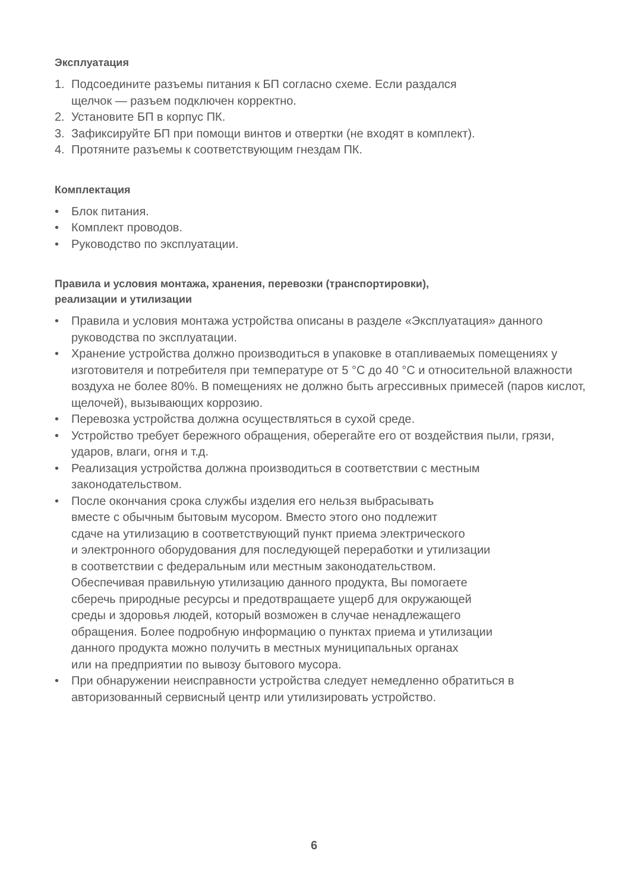Эксплуатация
1. Подсоедините разъемы питания к БП согласно схеме. Если раздался
щелчок — разъем подключен корректно.
2. Установите БП в корпус ПК.
3. Зафиксируйте БП при помощи винтов и отвертки (не входят в комплект).
4. Протяните разъемы к соответствующим гнездам ПК.
Комплектация
• Блок питания.
• Комплект проводов.
• Руководство по эксплуатации.
Правила и условия монтажа, хранения, перевозки (транспортировки),
реализации и утилизации
• Правила и условия монтажа устройства описаны в разделе «Эксплуатация» данного руководства по эксплуатации.
• Хранение устройства должно производиться в упаковке в отапливаемых помещениях у изготовителя и потребителя при температуре от 5 °C до 40 °C и относительной влажности воздуха не более 80%. В помещениях не должно быть агрессивных примесей (паров кислот, щелочей), вызывающих коррозию.
• Перевозка устройства должна осуществляться в сухой среде.
• Устройство требует бережного обращения, оберегайте его от воздействия пыли, грязи, ударов, влаги, огня и т.д.
• Реализация устройства должна производиться в соответствии с местным законодательством.
• После окончания срока службы изделия его нельзя выбрасывать
вместе с обычным бытовым мусором. Вместо этого оно подлежит
сдаче на утилизацию в соответствующий пункт приема электрического
и электронного оборудования для последующей переработки и утилизации
в соответствии с федеральным или местным законодательством.
Обеспечивая правильную утилизацию данного продукта, Вы помогаете
сберечь природные ресурсы и предотвращаете ущерб для окружающей
среды и здоровья людей, который возможен в случае ненадлежащего
обращения. Более подробную информацию о пунктах приема и утилизации
данного продукта можно получить в местных муниципальных органах
или на предприятии по вывозу бытового мусора.
• При обнаружении неисправности устройства следует немедленно обратиться в авторизованный сервисный центр или утилизировать устройство.
6